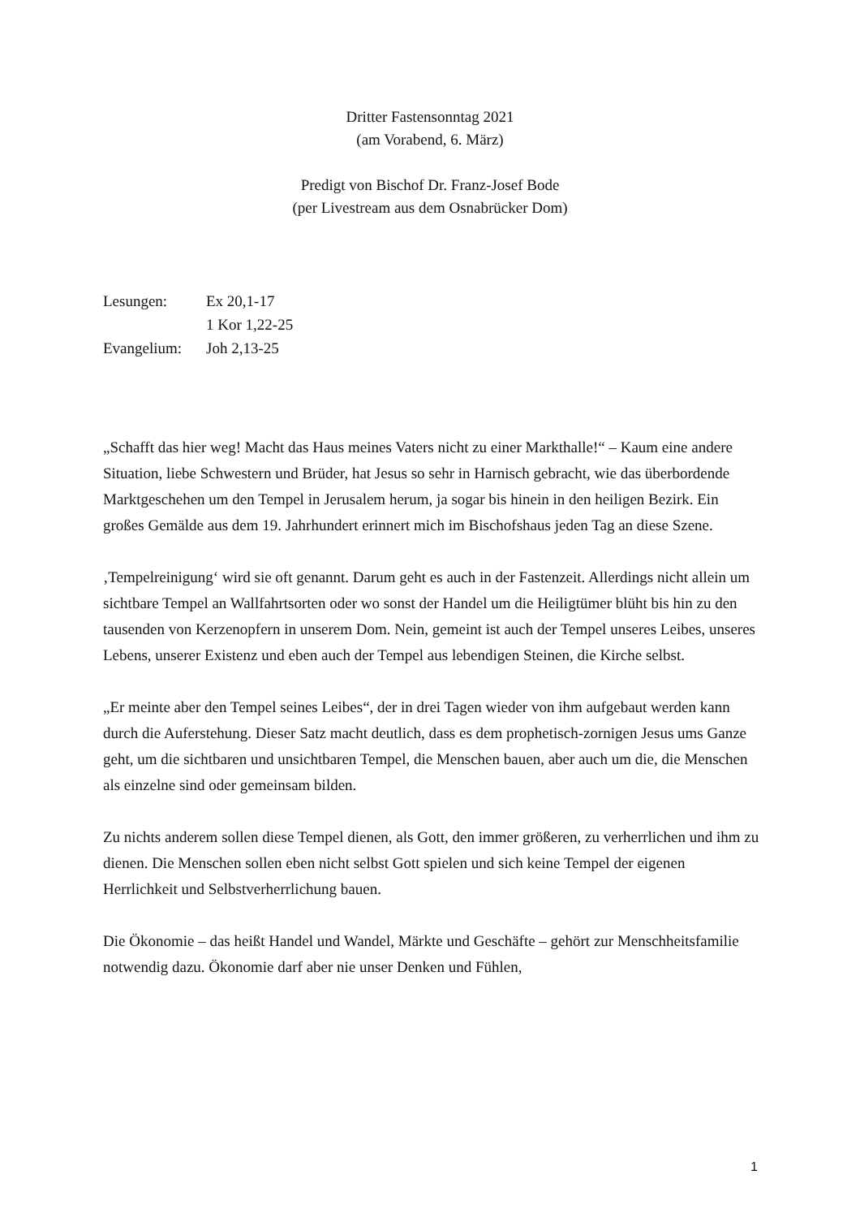Dritter Fastensonntag 2021
(am Vorabend, 6. März)
Predigt von Bischof Dr. Franz-Josef Bode
(per Livestream aus dem Osnabrücker Dom)
Lesungen: Ex 20,1-17
1 Kor 1,22-25
Evangelium: Joh 2,13-25
„Schafft das hier weg! Macht das Haus meines Vaters nicht zu einer Markthalle!“ – Kaum eine andere Situation, liebe Schwestern und Brüder, hat Jesus so sehr in Harnisch gebracht, wie das überbordende Marktgeschehen um den Tempel in Jerusalem herum, ja sogar bis hinein in den heiligen Bezirk. Ein großes Gemälde aus dem 19. Jahrhundert erinnert mich im Bischofshaus jeden Tag an diese Szene.
‚Tempelreinigung‘ wird sie oft genannt. Darum geht es auch in der Fastenzeit. Allerdings nicht allein um sichtbare Tempel an Wallfahrtsorten oder wo sonst der Handel um die Heiligtümer blüht bis hin zu den tausenden von Kerzenopfern in unserem Dom. Nein, gemeint ist auch der Tempel unseres Leibes, unseres Lebens, unserer Existenz und eben auch der Tempel aus lebendigen Steinen, die Kirche selbst.
„Er meinte aber den Tempel seines Leibes“, der in drei Tagen wieder von ihm aufgebaut werden kann durch die Auferstehung. Dieser Satz macht deutlich, dass es dem prophetisch-zornigen Jesus ums Ganze geht, um die sichtbaren und unsichtbaren Tempel, die Menschen bauen, aber auch um die, die Menschen als einzelne sind oder gemeinsam bilden.
Zu nichts anderem sollen diese Tempel dienen, als Gott, den immer größeren, zu verherrlichen und ihm zu dienen. Die Menschen sollen eben nicht selbst Gott spielen und sich keine Tempel der eigenen Herrlichkeit und Selbstverherrlichung bauen.
Die Ökonomie – das heißt Handel und Wandel, Märkte und Geschäfte – gehört zur Menschheitsfamilie notwendig dazu. Ökonomie darf aber nie unser Denken und Fühlen,
1